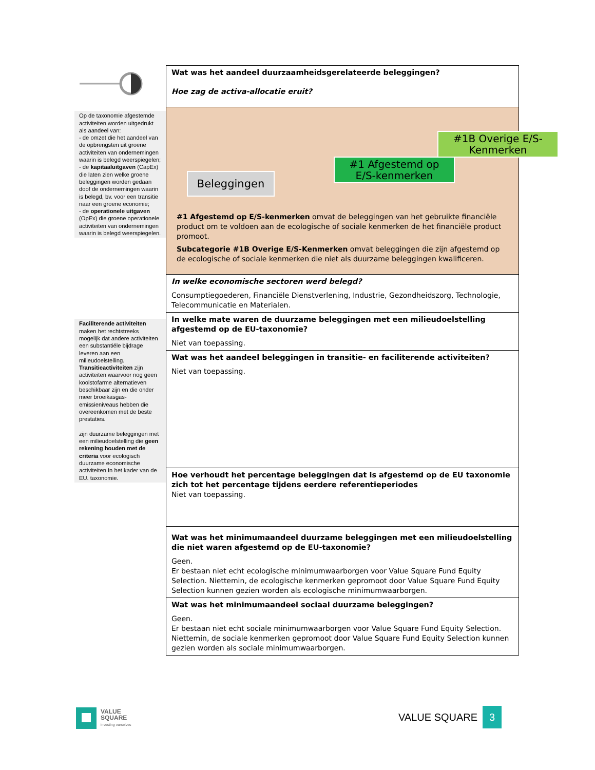Op de taxonomie afgestemde activiteiten worden uitgedrukt als aandeel van:
- de omzet die het aandeel van de opbrengsten uit groene activiteiten van ondernemingen waarin is belegd weerspiegelen;
- de kapitaaluitgaven (CapEx) die laten zien welke groene beleggingen worden gedaan doof de ondernemingen waarin is belegd, bv. voor een transitie naar een groene economie;
- de operationele uitgaven (OpEx) die groene operationele activiteiten van ondernemingen waarin is belegd weerspiegelen.
Faciliterende activiteiten maken het rechtstreeks mogelijk dat andere activiteiten een substantiële bijdrage leveren aan een milieudoelstelling.
Transitieactiviteiten zijn activiteiten waarvoor nog geen koolstofarme alternatieven beschikbaar zijn en die onder meer broeikasgas-emissieniveaus hebben die overeenkomen met de beste prestaties.
zijn duurzame beleggingen met een milieudoelstelling die geen rekening houden met de criteria voor ecologisch duurzame economische activiteiten In het kader van de EU. taxonomie.
Wat was het aandeel duurzaamheidsgerelateerde beleggingen?
Hoe zag de activa-allocatie eruit?
Beleggingen
#1 Afgestemd op E/S-kenmerken
#1B Overige E/S-Kenmerken
#1 Afgestemd op E/S-kenmerken omvat de beleggingen van het gebruikte financiële product om te voldoen aan de ecologische of sociale kenmerken de het financiële product promoot.
Subcategorie #1B Overige E/S-Kenmerken omvat beleggingen die zijn afgestemd op de ecologische of sociale kenmerken die niet als duurzame beleggingen kwalificeren.
In welke economische sectoren werd belegd?
Consumptiegoederen, Financiële Dienstverlening, Industrie, Gezondheidszorg, Technologie, Telecommunicatie en Materialen.
In welke mate waren de duurzame beleggingen met een milieudoelstelling afgestemd op de EU-taxonomie?
Niet van toepassing.
Wat was het aandeel beleggingen in transitie- en faciliterende activiteiten?
Niet van toepassing.
Hoe verhoudt het percentage beleggingen dat is afgestemd op de EU taxonomie zich tot het percentage tijdens eerdere referentieperiodes
Niet van toepassing.
Wat was het minimumaandeel duurzame beleggingen met een milieudoelstelling die niet waren afgestemd op de EU-taxonomie?
Geen.
Er bestaan niet echt ecologische minimumwaarborgen voor Value Square Fund Equity Selection. Niettemin, de ecologische kenmerken gepromoot door Value Square Fund Equity Selection kunnen gezien worden als ecologische minimumwaarborgen.
Wat was het minimumaandeel sociaal duurzame beleggingen?
Geen.
Er bestaan niet echt sociale minimumwaarborgen voor Value Square Fund Equity Selection. Niettemin, de sociale kenmerken gepromoot door Value Square Fund Equity Selection kunnen gezien worden als sociale minimumwaarborgen.
VALUE
SQUARE
investing ourselves
VALUE SQUARE 3